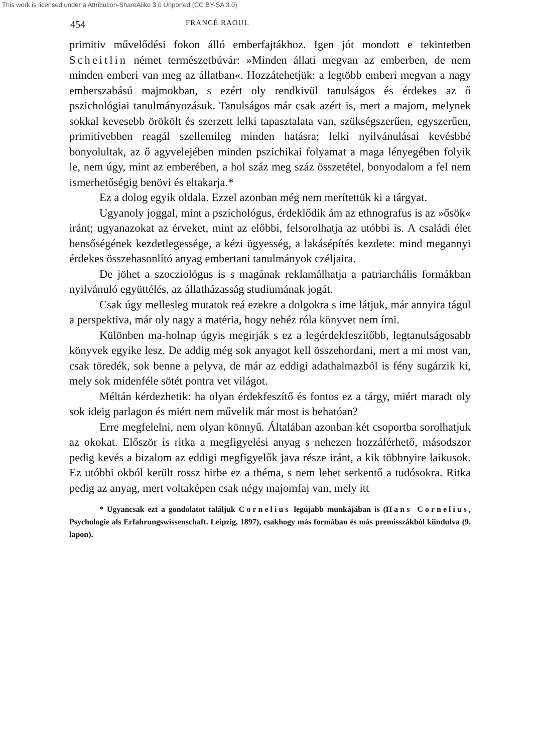This work is licensed under a Attribution-ShareAlike 3.0 Unported (CC BY-SA 3.0)
454 FRANCÉ RAOUL
primitiv művelődési fokon álló emberfajtákhoz. Igen jót mondott e tekintetben Scheitlin német természetbúvár: »Minden állati megvan az emberben, de nem minden emberi van meg az állatban«. Hozzátehetjük: a legtöbb emberi megvan a nagy emberszabású majmokban, s ezért oly rendkivül tanulságos és érdekes az ő pszichológiai tanulmányozásuk. Tanulságos már csak azért is, mert a majom, melynek sokkal kevesebb örökölt és szerzett lelki tapasztalata van, szükségszerűen, egyszerűen, primitívebben reagál szellemileg minden hatásra; lelki nyilvánulásai kevésbbé bonyolultak, az ő agyvelejében minden pszichikai folyamat a maga lényegében folyik le, nem úgy, mint az emberében, a hol száz meg száz összetétel, bonyodalom a fel nem ismerhetőségig benövi és eltakarja.*
Ez a dolog egyik oldala. Ezzel azonban még nem merítettük ki a tárgyat.
Ugyanoly joggal, mint a pszichológus, érdeklődik ám az ethnografus is az »ősök« iránt; ugyanazokat az érveket, mint az előbbi, felsorolhatja az utóbbi is. A családi élet bensőségének kezdetlegessége, a kézi ügyesség, a lakásépítés kezdete: mind megannyi érdekes összehasonlító anyag embertani tanulmányok czéljaira.
De jöhet a szocziológus is s magának reklamálhatja a patriarchális formákban nyilvánuló együttélés, az állatházasság studiumának jogát.
Csak úgy mellesleg mutatok reá ezekre a dolgokra s ime látjuk, már annyira tágul a perspektiva, már oly nagy a matéria, hogy nehéz róla könyvet nem írni.
Különben ma-holnap úgyis megirják s ez a legérdekfeszítőbb, legtanulságosabb könyvek egyike lesz. De addig még sok anyagot kell összehordani, mert a mi most van, csak töredék, sok benne a pelyva, de már az eddigi adathalmazból is fény sugárzik ki, mely sok midenféle sötét pontra vet világot.
Méltán kérdezhetik: ha olyan érdekfeszítő és fontos ez a tárgy, miért maradt oly sok ideig parlagon és miért nem művelik már most is behatóan?
Erre megfelelni, nem olyan könnyű. Általában azonban két csoportba sorolhatjuk az okokat. Először is ritka a megfigyelési anyag s nehezen hozzáférhető, másodszor pedig kevés a bizalom az eddigi megfigyelők java része iránt, a kik többnyire laikusok. Ez utóbbi okból került rossz hirbe ez a théma, s nem lehet serkentő a tudósokra. Ritka pedig az anyag, mert voltaképen csak négy majomfaj van, mely itt
* Ugyancsak ezt a gondolatot találjuk Cornelius legújabb munkájában is (Hans Cornelius, Psychologie als Erfahrungswissenschaft. Leipzig, 1897), csakhogy más formában és más premisszákból kiindulva (9. lapon).